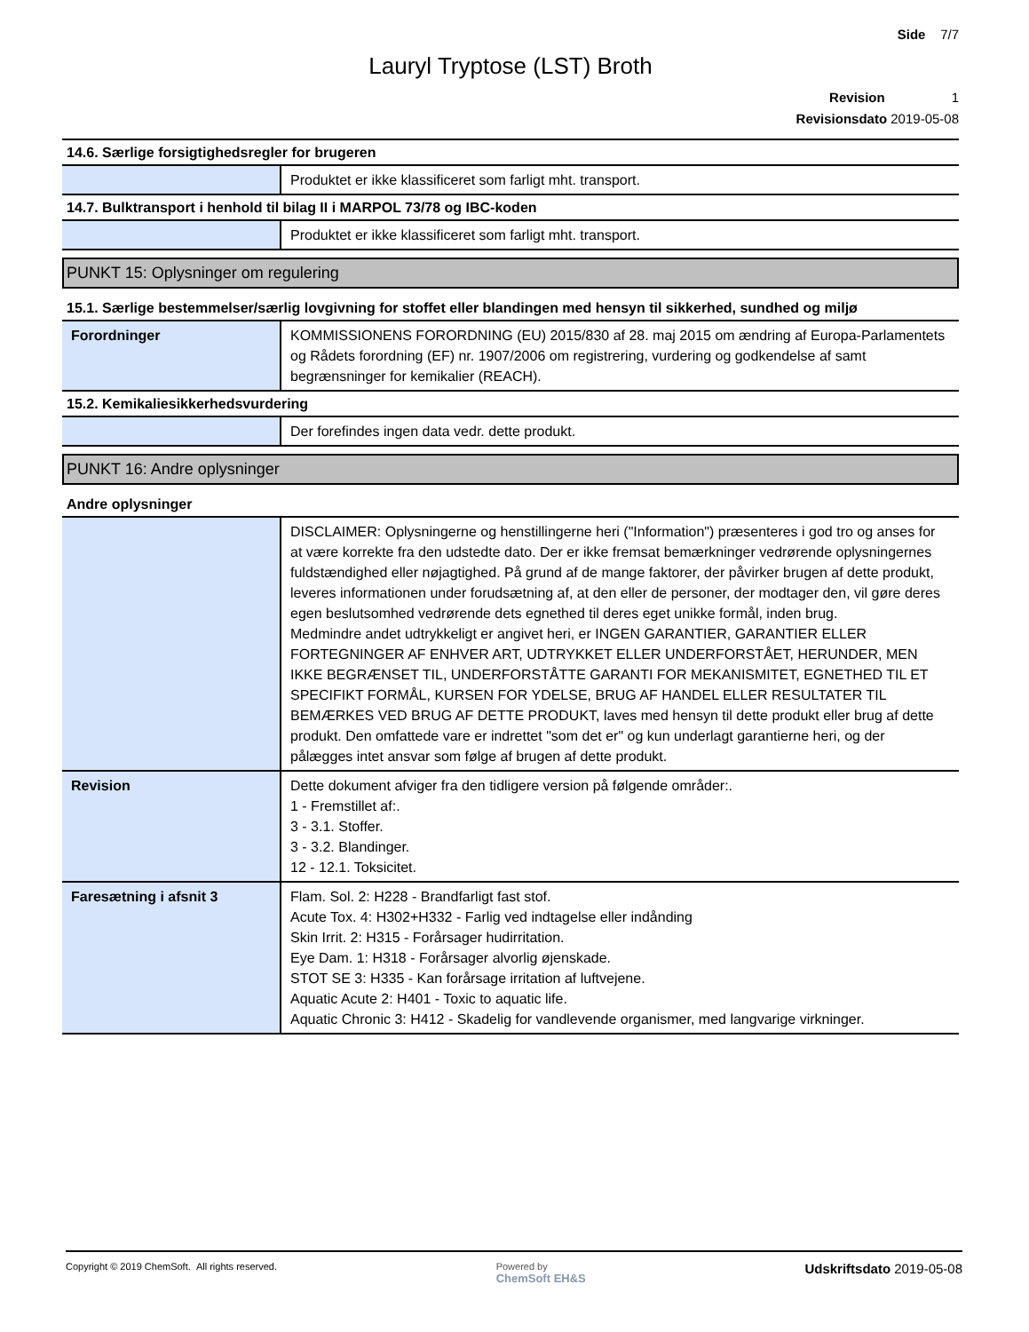Side 7/7
Lauryl Tryptose (LST) Broth
Revision 1
Revisionsdato 2019-05-08
| 14.6. Særlige forsigtighedsregler for brugeren | |
| | Produktet er ikke klassificeret som farligt mht. transport. |
| 14.7. Bulktransport i henhold til bilag II i MARPOL 73/78 og IBC-koden | |
| | Produktet er ikke klassificeret som farligt mht. transport. |
PUNKT 15: Oplysninger om regulering
| 15.1. Særlige bestemmelser/særlig lovgivning for stoffet eller blandingen med hensyn til sikkerhed, sundhed og miljø | |
| Forordninger | KOMMISSIONENS FORORDNING (EU) 2015/830 af 28. maj 2015 om ændring af Europa-Parlamentets og Rådets forordning (EF) nr. 1907/2006 om registrering, vurdering og godkendelse af samt begrænsninger for kemikalier (REACH). |
| 15.2. Kemikaliesikkerhedsvurdering | |
| | Der forefindes ingen data vedr. dette produkt. |
PUNKT 16: Andre oplysninger
| Andre oplysninger | |
| | DISCLAIMER: Oplysningerne og henstillingerne heri ("Information") præsenteres i god tro og anses for at være korrekte fra den udstedte dato. Der er ikke fremsat bemærkninger vedrørende oplysningernes fuldstændighed eller nøjagtighed. På grund af de mange faktorer, der påvirker brugen af dette produkt, leveres informationen under forudsætning af, at den eller de personer, der modtager den, vil gøre deres egen beslutsomhed vedrørende dets egnethed til deres eget unikke formål, inden brug. Medmindre andet udtrykkeligt er angivet heri, er INGEN GARANTIER, GARANTIER ELLER FORTEGNINGER AF ENHVER ART, UDTRYKKET ELLER UNDERFORSTÅET, HERUNDER, MEN IKKE BEGRÆNSET TIL, UNDERFORSTÅTTE GARANTI FOR MEKANISMITET, EGNETHED TIL ET SPECIFIKT FORMÅL, KURSEN FOR YDELSE, BRUG AF HANDEL ELLER RESULTATER TIL BEMÆRKES VED BRUG AF DETTE PRODUKT, laves med hensyn til dette produkt eller brug af dette produkt. Den omfattede vare er indrettet "som det er" og kun underlagt garantierne heri, og der pålægges intet ansvar som følge af brugen af dette produkt. |
| Revision | Dette dokument afviger fra den tidligere version på følgende områder:. 1 - Fremstillet af:. 3 - 3.1. Stoffer. 3 - 3.2. Blandinger. 12 - 12.1. Toksicitet. |
| Faresætning i afsnit 3 | Flam. Sol. 2: H228 - Brandfarligt fast stof. Acute Tox. 4: H302+H332 - Farlig ved indtagelse eller indånding Skin Irrit. 2: H315 - Forårsager hudirritation. Eye Dam. 1: H318 - Forårsager alvorlig øjenskade. STOT SE 3: H335 - Kan forårsage irritation af luftvejene. Aquatic Acute 2: H401 - Toxic to aquatic life. Aquatic Chronic 3: H412 - Skadelig for vandlevende organismer, med langvarige virkninger. |
Copyright © 2019 ChemSoft. All rights reserved.
Powered by
ChemSoft EH&S
Udskriftsdato 2019-05-08